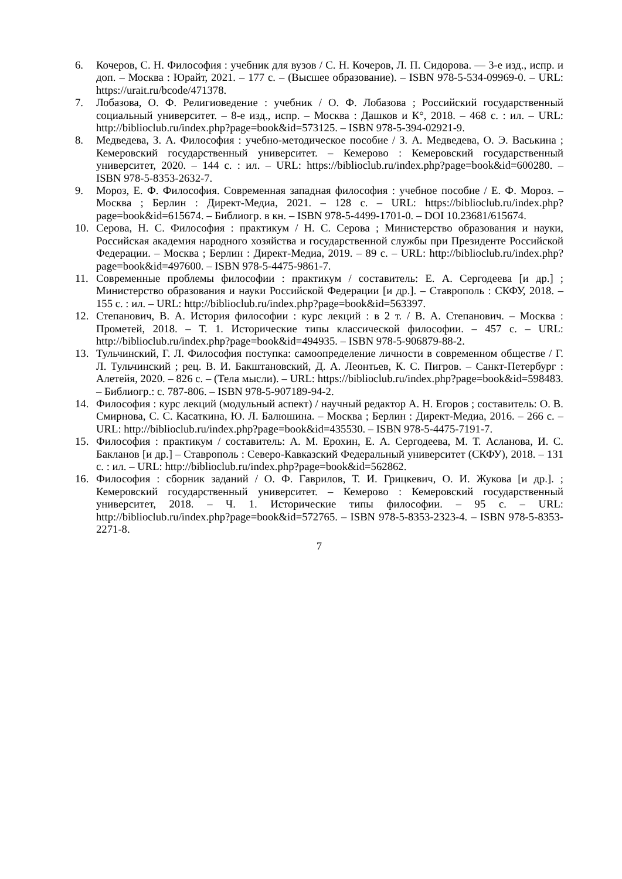6. Кочеров, С. Н. Философия : учебник для вузов / С. Н. Кочеров, Л. П. Сидорова. — 3-е изд., испр. и доп. – Москва : Юрайт, 2021. – 177 с. – (Высшее образование). – ISBN 978-5-534-09969-0. – URL: https://urait.ru/bcode/471378.
7. Лобазова, О. Ф. Религиоведение : учебник / О. Ф. Лобазова ; Российский государственный социальный университет. – 8-е изд., испр. – Москва : Дашков и К°, 2018. – 468 с. : ил. – URL: http://biblioclub.ru/index.php?page=book&id=573125. – ISBN 978-5-394-02921-9.
8. Медведева, З. А. Философия : учебно-методическое пособие / З. А. Медведева, О. Э. Васькина ; Кемеровский государственный университет. – Кемерово : Кемеровский государственный университет, 2020. – 144 с. : ил. – URL: https://biblioclub.ru/index.php?page=book&id=600280. – ISBN 978-5-8353-2632-7.
9. Мороз, Е. Ф. Философия. Современная западная философия : учебное пособие / Е. Ф. Мороз. – Москва ; Берлин : Директ-Медиа, 2021. – 128 с. – URL: https://biblioclub.ru/index.php?page=book&id=615674. – Библиогр. в кн. – ISBN 978-5-4499-1701-0. – DOI 10.23681/615674.
10. Серова, Н. С. Философия : практикум / Н. С. Серова ; Министерство образования и науки, Российская академия народного хозяйства и государственной службы при Президенте Российской Федерации. – Москва ; Берлин : Директ-Медиа, 2019. – 89 с. – URL: http://biblioclub.ru/index.php?page=book&id=497600. – ISBN 978-5-4475-9861-7.
11. Современные проблемы философии : практикум / составитель: Е. А. Сергодеева [и др.] ; Министерство образования и науки Российской Федерации [и др.]. – Ставрополь : СКФУ, 2018. – 155 с. : ил. – URL: http://biblioclub.ru/index.php?page=book&id=563397.
12. Степанович, В. А. История философии : курс лекций : в 2 т. / В. А. Степанович. – Москва : Прометей, 2018. – Т. 1. Исторические типы классической философии. – 457 с. – URL: http://biblioclub.ru/index.php?page=book&id=494935. – ISBN 978-5-906879-88-2.
13. Тульчинский, Г. Л. Философия поступка: самоопределение личности в современном обществе / Г. Л. Тульчинский ; рец. В. И. Бакштановский, Д. А. Леонтьев, К. С. Пигров. – Санкт-Петербург : Алетейя, 2020. – 826 с. – (Тела мысли). – URL: https://biblioclub.ru/index.php?page=book&id=598483. – Библиогр.: с. 787-806. – ISBN 978-5-907189-94-2.
14. Философия : курс лекций (модульный аспект) / научный редактор А. Н. Егоров ; составитель: О. В. Смирнова, С. С. Касаткина, Ю. Л. Балюшина. – Москва ; Берлин : Директ-Медиа, 2016. – 266 с. – URL: http://biblioclub.ru/index.php?page=book&id=435530. – ISBN 978-5-4475-7191-7.
15. Философия : практикум / составитель: А. М. Ерохин, Е. А. Сергодеева, М. Т. Асланова, И. С. Бакланов [и др.] – Ставрополь : Северо-Кавказский Федеральный университет (СКФУ), 2018. – 131 с. : ил. – URL: http://biblioclub.ru/index.php?page=book&id=562862.
16. Философия : сборник заданий / О. Ф. Гаврилов, Т. И. Грицкевич, О. И. Жукова [и др.]. ; Кемеровский государственный университет. – Кемерово : Кемеровский государственный университет, 2018. – Ч. 1. Исторические типы философии. – 95 с. – URL: http://biblioclub.ru/index.php?page=book&id=572765. – ISBN 978-5-8353-2323-4. – ISBN 978-5-8353-2271-8.
7